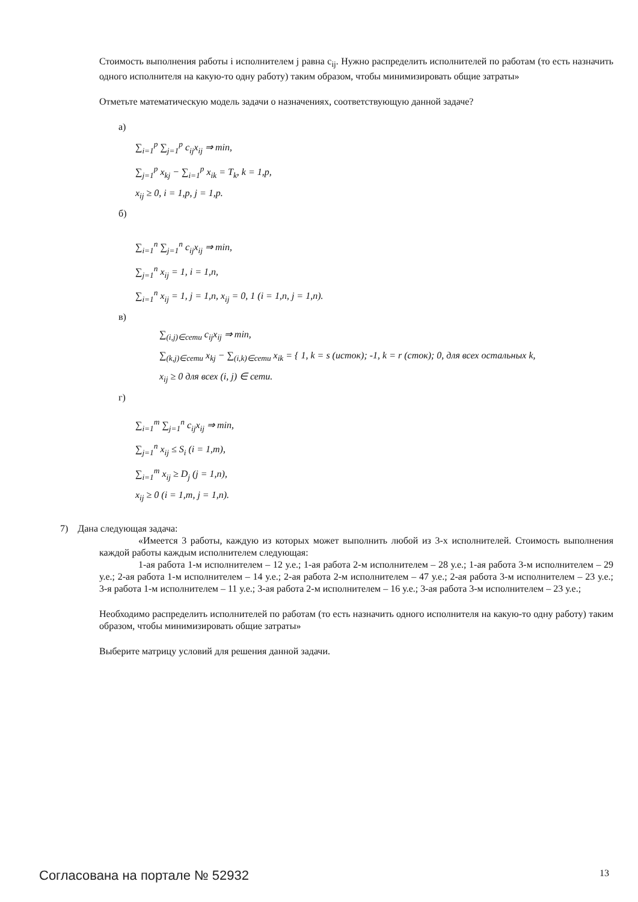Стоимость выполнения работы i исполнителем j равна c<sub>ij</sub>. Нужно распределить исполнителей по работам (то есть назначить одного исполнителя на какую-то одну работу) таким образом, чтобы минимизировать общие затраты»
Отметьте математическую модель задачи о назначениях, соответствующую данной задаче?
а)
∑<sub>i=1</sub><sup>p</sup> ∑<sub>j=1</sub><sup>p</sup> c<sub>ij</sub>x<sub>ij</sub> ⇒ min,
∑<sub>j=1</sub><sup>p</sup> x<sub>kj</sub> − ∑<sub>i=1</sub><sup>p</sup> x<sub>ik</sub> = T<sub>k</sub>, k = 1,p,
x<sub>ij</sub> ≥ 0, i = 1,p, j = 1,p.
б)
∑<sub>i=1</sub><sup>n</sup> ∑<sub>j=1</sub><sup>n</sup> c<sub>ij</sub>x<sub>ij</sub> ⇒ min,
∑<sub>j=1</sub><sup>n</sup> x<sub>ij</sub> = 1, i = 1,n,
∑<sub>i=1</sub><sup>n</sup> x<sub>ij</sub> = 1, j = 1,n, x<sub>ij</sub> = 0, 1 (i = 1,n, j = 1,n).
в)
∑<sub>(i,j)∈сети</sub> c<sub>ij</sub>x<sub>ij</sub> ⇒ min,
∑<sub>(k,j)∈сети</sub> x<sub>kj</sub> − ∑<sub>(i,k)∈сети</sub> x<sub>ik</sub> = { 1, k = s (исток); -1, k = r (сток); 0, для всех остальных k,
x<sub>ij</sub> ≥ 0 для всех (i, j) ∈ сети.
г)
∑<sub>i=1</sub><sup>m</sup> ∑<sub>j=1</sub><sup>n</sup> c<sub>ij</sub>x<sub>ij</sub> ⇒ min,
∑<sub>j=1</sub><sup>n</sup> x<sub>ij</sub> ≤ S<sub>i</sub> (i = 1,m),
∑<sub>i=1</sub><sup>m</sup> x<sub>ij</sub> ≥ D<sub>j</sub> (j = 1,n),
x<sub>ij</sub> ≥ 0 (i = 1,m, j = 1,n).
7) Дана следующая задача:
«Имеется 3 работы, каждую из которых может выполнить любой из 3-х исполнителей. Стоимость выполнения каждой работы каждым исполнителем следующая:
1-ая работа 1-м исполнителем – 12 у.е.; 1-ая работа 2-м исполнителем – 28 у.е.; 1-ая работа 3-м исполнителем – 29 у.е.; 2-ая работа 1-м исполнителем – 14 у.е.; 2-ая работа 2-м исполнителем – 47 у.е.; 2-ая работа 3-м исполнителем – 23 у.е.; 3-я работа 1-м исполнителем – 11 у.е.; 3-ая работа 2-м исполнителем – 16 у.е.; 3-ая работа 3-м исполнителем – 23 у.е.;
Необходимо распределить исполнителей по работам (то есть назначить одного исполнителя на какую-то одну работу) таким образом, чтобы минимизировать общие затраты»
Выберите матрицу условий для решения данной задачи.
Согласована на портале № 52932 13